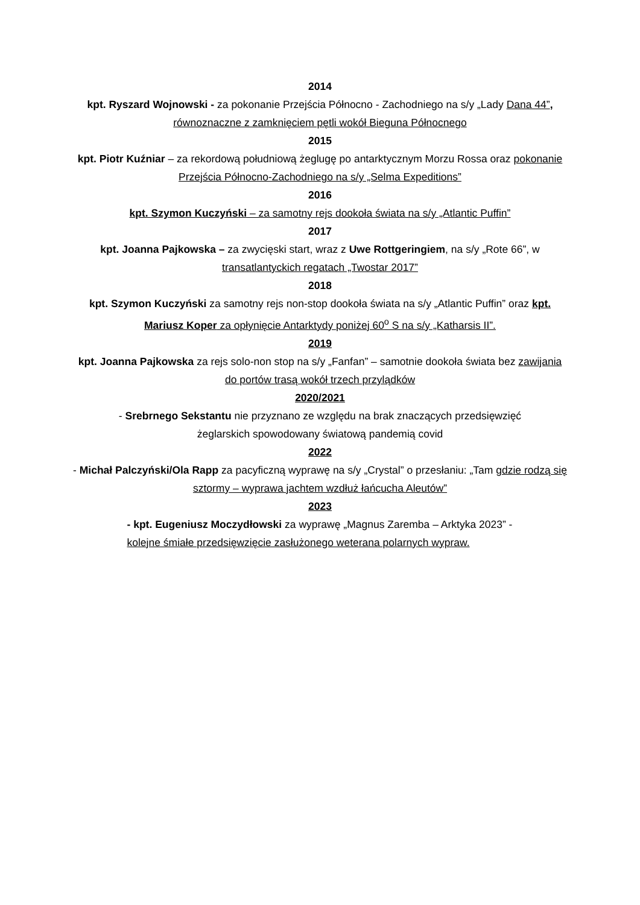2014
kpt. Ryszard Wojnowski - za pokonanie Przejścia Północno - Zachodniego na s/y „Lady Dana 44”, równoznaczne z zamknięciem pętli wokół Bieguna Północnego
2015
kpt. Piotr Kuźniar – za rekordową południową żeglugę po antarktycznym Morzu Rossa oraz pokonanie Przejścia Północno-Zachodniego na s/y „Selma Expeditions”
2016
kpt. Szymon Kuczyński – za samotny rejs dookoła świata na s/y „Atlantic Puffin”
2017
kpt. Joanna Pajkowska – za zwycięski start, wraz z Uwe Rottgeringiem, na s/y „Rote 66”, w transatlantyckich regatach „Twostar 2017”
2018
kpt. Szymon Kuczyński za samotny rejs non-stop dookoła świata na s/y „Atlantic Puffin” oraz kpt. Mariusz Koper za opłynięcie Antarktydy poniżej 60<sup>o</sup> S na s/y „Katharsis II”.
2019
kpt. Joanna Pajkowska za rejs solo-non stop na s/y „Fanfan” – samotnie dookoła świata bez zawijania do portów trasą wokół trzech przylądków
2020/2021
- Srebrnego Sekstantu nie przyznano ze względu na brak znaczących przedsięwzięć
żeglarskich spowodowany światową pandemią covid
2022
- Michał Palczyński/Ola Rapp za pacyficzną wyprawę na s/y „Crystal” o przesłaniu: „Tam gdzie rodzą się sztormy – wyprawa jachtem wzdłuż łańcucha Aleutów”
2023
- kpt. Eugeniusz Moczydłowski za wyprawę „Magnus Zaremba – Arktyka 2023” -
kolejne śmiałe przedsięwzięcie zasłużonego weterana polarnych wypraw.